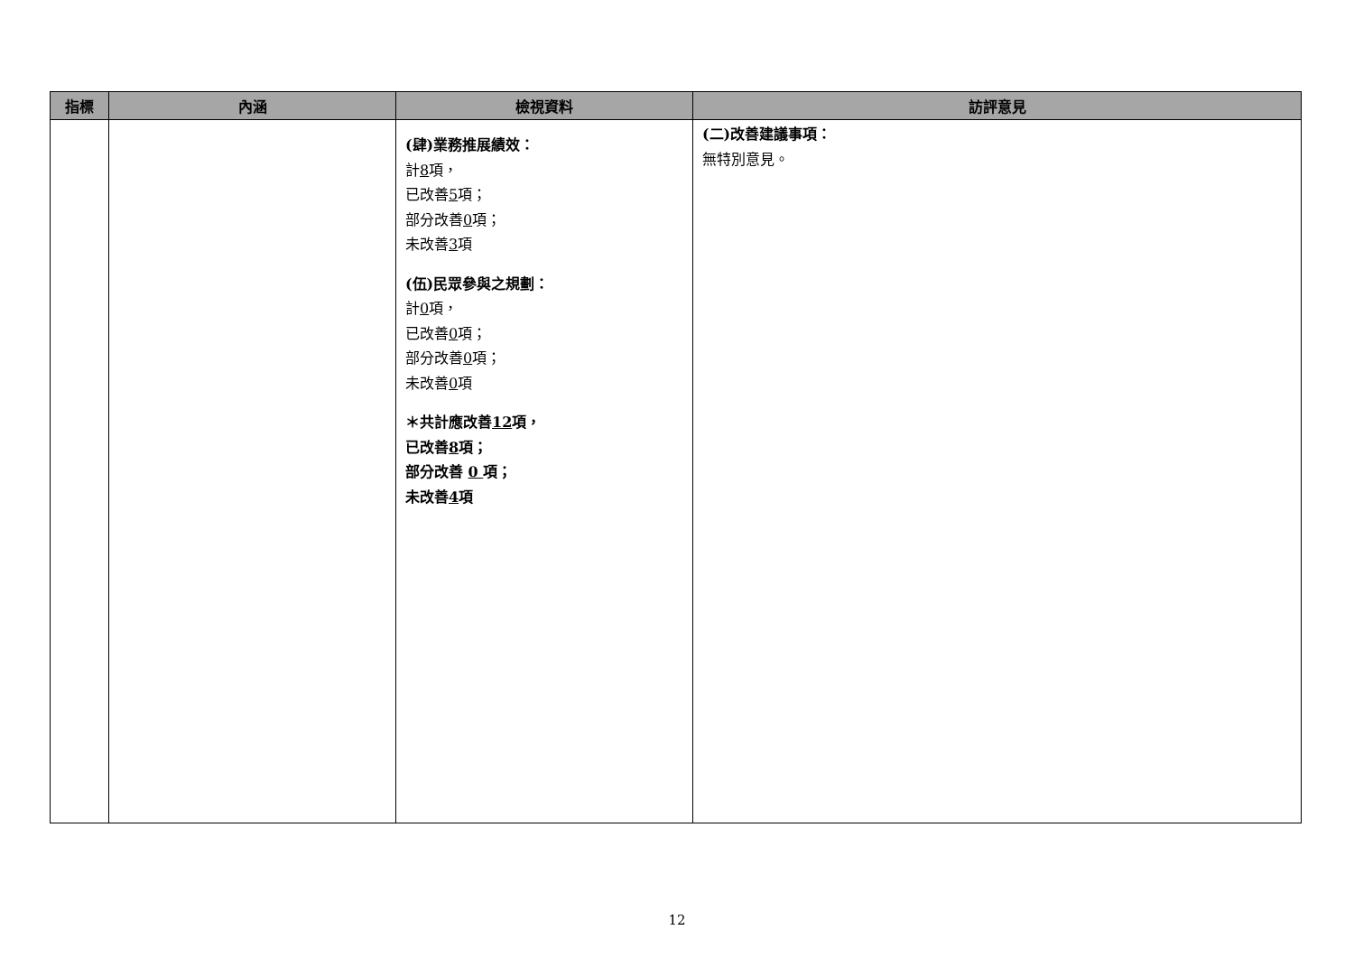| 指標 | 內涵 | 檢視資料 | 訪評意見 |
| --- | --- | --- | --- |
| | | (肆)業務推展績效： 計 8 項， 已改善 5 項； 部分改善 0 項； 未改善 3 項 (伍)民眾參與之規劃： 計 0 項， 已改善 0 項； 部分改善 0 項； 未改善 0 項 ＊共計應改善 12 項， 已改善 8 項； 部分改善 0 項； 未改善 4 項 | (二)改善建議事項： 無特別意見。 |
12